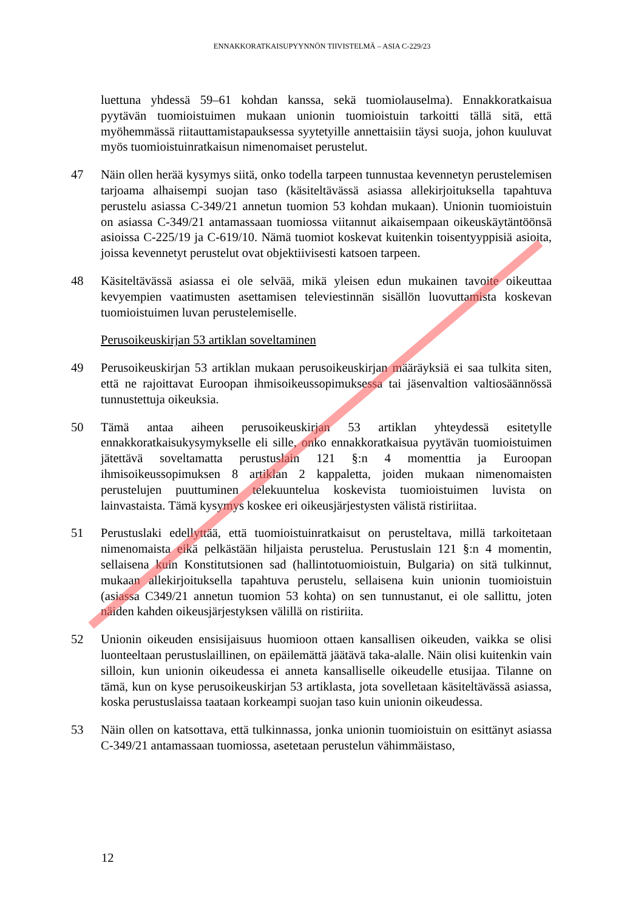ENNAKKORATKAISUPYYNNÖN TIIVISTELMÄ – ASIA C-229/23
luettuna yhdessä 59–61 kohdan kanssa, sekä tuomiolauselma). Ennakkoratkaisua pyytävän tuomioistuimen mukaan unionin tuomioistuin tarkoitti tällä sitä, että myöhemmässä riitauttamistapauksessa syytetyille annettaisiin täysi suoja, johon kuuluvat myös tuomioistuinratkaisun nimenomaiset perustelut.
47 Näin ollen herää kysymys siitä, onko todella tarpeen tunnustaa kevennetyn perustelemisen tarjoama alhaisempi suojan taso (käsiteltävässä asiassa allekirjoituksella tapahtuva perustelu asiassa C-349/21 annetun tuomion 53 kohdan mukaan). Unionin tuomioistuin on asiassa C-349/21 antamassaan tuomiossa viitannut aikaisempaan oikeuskäytäntöönsä asioissa C-225/19 ja C-619/10. Nämä tuomiot koskevat kuitenkin toisentyyppisiä asioita, joissa kevennetyt perustelut ovat objektiivisesti katsoen tarpeen.
48 Käsiteltävässä asiassa ei ole selvää, mikä yleisen edun mukainen tavoite oikeuttaa kevyempien vaatimusten asettamisen televiestinnän sisällön luovuttamista koskevan tuomioistuimen luvan perustelemiselle.
Perusoikeuskirjan 53 artiklan soveltaminen
49 Perusoikeuskirjan 53 artiklan mukaan perusoikeuskirjan määräyksiä ei saa tulkita siten, että ne rajoittavat Euroopan ihmisoikeussopimuksessa tai jäsenvaltion valtiosäännössä tunnustettuja oikeuksia.
50 Tämä antaa aiheen perusoikeuskirjan 53 artiklan yhteydessä esitetylle ennakkoratkaisukysymykselle eli sille, onko ennakkoratkaisua pyytävän tuomioistuimen jätettävä soveltamatta perustuslain 121 §:n 4 momenttia ja Euroopan ihmisoikeussopimuksen 8 artiklan 2 kappaletta, joiden mukaan nimenomaisten perustelujen puuttuminen telekuuntelua koskevista tuomioistuimen luvista on lainvastaista. Tämä kysymys koskee eri oikeusjärjestysten välistä ristiriitaa.
51 Perustuslaki edellyttää, että tuomioistuinratkaisut on perusteltava, millä tarkoitetaan nimenomaista eikä pelkästään hiljaista perustelua. Perustuslain 121 §:n 4 momentin, sellaisena kuin Konstitutsionen sad (hallintotuomioistuin, Bulgaria) on sitä tulkinnut, mukaan allekirjoituksella tapahtuva perustelu, sellaisena kuin unionin tuomioistuin (asiassa C349/21 annetun tuomion 53 kohta) on sen tunnustanut, ei ole sallittu, joten näiden kahden oikeusjärjestyksen välillä on ristiriita.
52 Unionin oikeuden ensisijaisuus huomioon ottaen kansallisen oikeuden, vaikka se olisi luonteeltaan perustuslaillinen, on epäilemättä jäätävä taka-alalle. Näin olisi kuitenkin vain silloin, kun unionin oikeudessa ei anneta kansalliselle oikeudelle etusijaa. Tilanne on tämä, kun on kyse perusoikeuskirjan 53 artiklasta, jota sovelletaan käsiteltävässä asiassa, koska perustuslaissa taataan korkeampi suojan taso kuin unionin oikeudessa.
53 Näin ollen on katsottava, että tulkinnassa, jonka unionin tuomioistuin on esittänyt asiassa C-349/21 antamassaan tuomiossa, asetetaan perustelun vähimmäistaso,
12